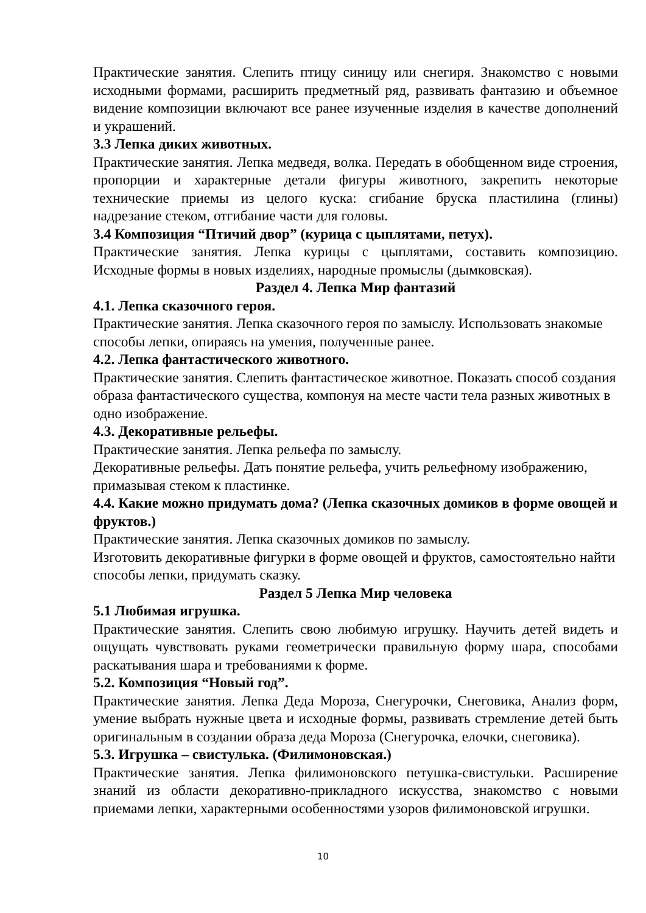Практические занятия. Слепить птицу синицу или снегиря. Знакомство с новыми исходными формами, расширить предметный ряд, развивать фантазию и объемное видение композиции включают все ранее изученные изделия в качестве дополнений и украшений.
3.3 Лепка диких животных.
Практические занятия. Лепка медведя, волка. Передать в обобщенном виде строения, пропорции и характерные детали фигуры животного, закрепить некоторые технические приемы из целого куска: сгибание бруска пластилина (глины) надрезание стеком, отгибание части для головы.
3.4 Композиция “Птичий двор” (курица с цыплятами, петух).
Практические занятия. Лепка курицы с цыплятами, составить композицию. Исходные формы в новых изделиях, народные промыслы (дымковская).
Раздел 4. Лепка Мир фантазий
4.1. Лепка сказочного героя.
Практические занятия. Лепка сказочного героя по замыслу. Использовать знакомые способы лепки, опираясь на умения, полученные ранее.
4.2. Лепка фантастического животного.
Практические занятия. Слепить фантастическое животное. Показать способ создания образа фантастического существа, компонуя на месте части тела разных животных в одно изображение.
4.3. Декоративные рельефы.
Практические занятия. Лепка рельефа по замыслу.
Декоративные рельефы. Дать понятие рельефа, учить рельефному изображению, примазывая стеком к пластинке.
4.4. Какие можно придумать дома? (Лепка сказочных домиков в форме овощей и фруктов.)
Практические занятия. Лепка сказочных домиков по замыслу.
Изготовить декоративные фигурки в форме овощей и фруктов, самостоятельно найти способы лепки, придумать сказку.
Раздел 5 Лепка Мир человека
5.1 Любимая игрушка.
Практические занятия. Слепить свою любимую игрушку. Научить детей видеть и ощущать чувствовать руками геометрически правильную форму шара, способами раскатывания шара и требованиями к форме.
5.2. Композиция “Новый год”.
Практические занятия. Лепка Деда Мороза, Снегурочки, Снеговика, Анализ форм, умение выбрать нужные цвета и исходные формы, развивать стремление детей быть оригинальным в создании образа деда Мороза (Снегурочка, елочки, снеговика).
5.3. Игрушка – свистулька. (Филимоновская.)
Практические занятия. Лепка филимоновского петушка-свистульки. Расширение знаний из области декоративно-прикладного искусства, знакомство с новыми приемами лепки, характерными особенностями узоров филимоновской игрушки.
10